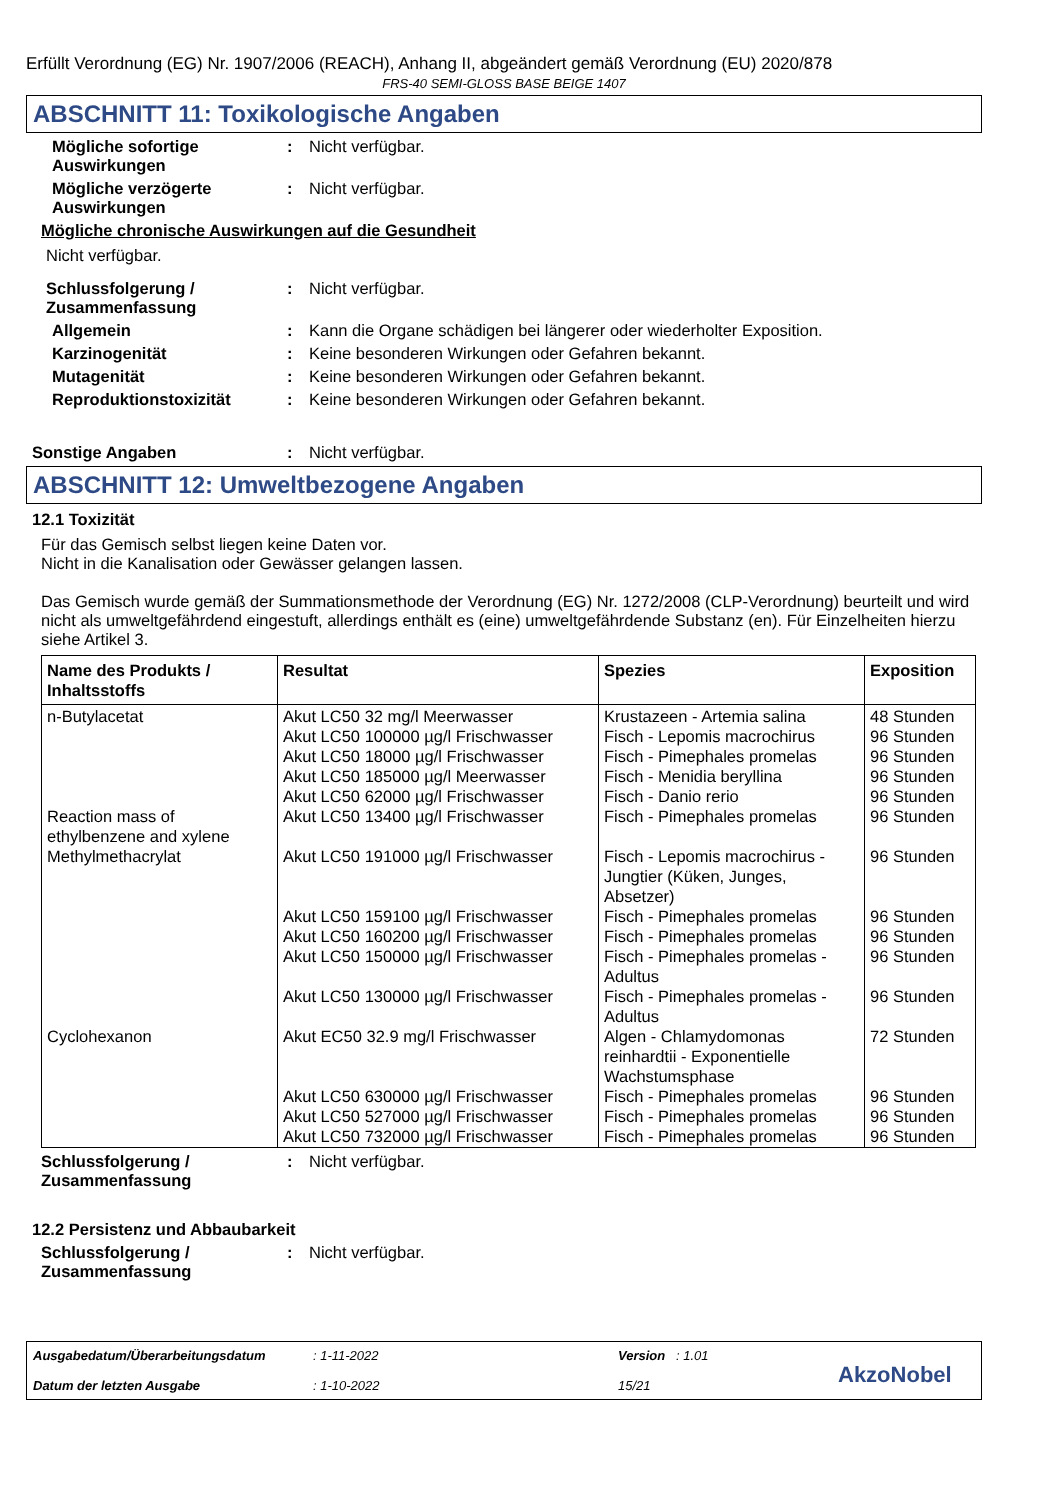Erfüllt Verordnung (EG) Nr. 1907/2006 (REACH), Anhang II, abgeändert gemäß Verordnung (EU) 2020/878
FRS-40 SEMI-GLOSS BASE BEIGE 1407
ABSCHNITT 11: Toxikologische Angaben
Mögliche sofortige Auswirkungen
: Nicht verfügbar.
Mögliche verzögerte Auswirkungen
: Nicht verfügbar.
Mögliche chronische Auswirkungen auf die Gesundheit
Nicht verfügbar.
Schlussfolgerung / Zusammenfassung
: Nicht verfügbar.
Allgemein : Kann die Organe schädigen bei längerer oder wiederholter Exposition.
Karzinogenität : Keine besonderen Wirkungen oder Gefahren bekannt.
Mutagenität : Keine besonderen Wirkungen oder Gefahren bekannt.
Reproduktionstoxizität : Keine besonderen Wirkungen oder Gefahren bekannt.
Sonstige Angaben : Nicht verfügbar.
ABSCHNITT 12: Umweltbezogene Angaben
12.1 Toxizität
Für das Gemisch selbst liegen keine Daten vor.
Nicht in die Kanalisation oder Gewässer gelangen lassen.
Das Gemisch wurde gemäß der Summationsmethode der Verordnung (EG) Nr. 1272/2008 (CLP-Verordnung) beurteilt und wird nicht als umweltgefährdend eingestuft, allerdings enthält es (eine) umweltgefährdende Substanz (en). Für Einzelheiten hierzu siehe Artikel 3.
| Name des Produkts / Inhaltsstoffs | Resultat | Spezies | Exposition |
| --- | --- | --- | --- |
| n-Butylacetat Reaction mass of ethylbenzene and xylene Methylmethacrylat Cyclohexanon | Akut LC50 32 mg/l Meerwasser Akut LC50 100000 µg/l Frischwasser Akut LC50 18000 µg/l Frischwasser Akut LC50 185000 µg/l Meerwasser Akut LC50 62000 µg/l Frischwasser Akut LC50 13400 µg/l Frischwasser Akut LC50 191000 µg/l Frischwasser Akut LC50 159100 µg/l Frischwasser Akut LC50 160200 µg/l Frischwasser Akut LC50 150000 µg/l Frischwasser Akut LC50 130000 µg/l Frischwasser Akut EC50 32.9 mg/l Frischwasser Akut LC50 630000 µg/l Frischwasser Akut LC50 527000 µg/l Frischwasser Akut LC50 732000 µg/l Frischwasser | Krustazeen - Artemia salina Fisch - Lepomis macrochirus Fisch - Pimephales promelas Fisch - Menidia beryllina Fisch - Danio rerio Fisch - Pimephales promelas Fisch - Lepomis macrochirus - Jungtier (Küken, Junges, Absetzer) Fisch - Pimephales promelas Fisch - Pimephales promelas Fisch - Pimephales promelas - Adultus Fisch - Pimephales promelas - Adultus Algen - Chlamydomonas reinhardtii - Exponentielle Wachstumsphase Fisch - Pimephales promelas Fisch - Pimephales promelas Fisch - Pimephales promelas | 48 Stunden 96 Stunden 96 Stunden 96 Stunden 96 Stunden 96 Stunden 96 Stunden 96 Stunden 96 Stunden 96 Stunden 96 Stunden 72 Stunden 96 Stunden 96 Stunden 96 Stunden |
Schlussfolgerung / Zusammenfassung
: Nicht verfügbar.
12.2 Persistenz und Abbaubarkeit
Schlussfolgerung / Zusammenfassung
: Nicht verfügbar.
Ausgabedatum/Überarbeitungsdatum
Datum der letzten Ausgabe
: 1-11-2022
: 1-10-2022
Version : 1.01
15/21
AkzoNobel